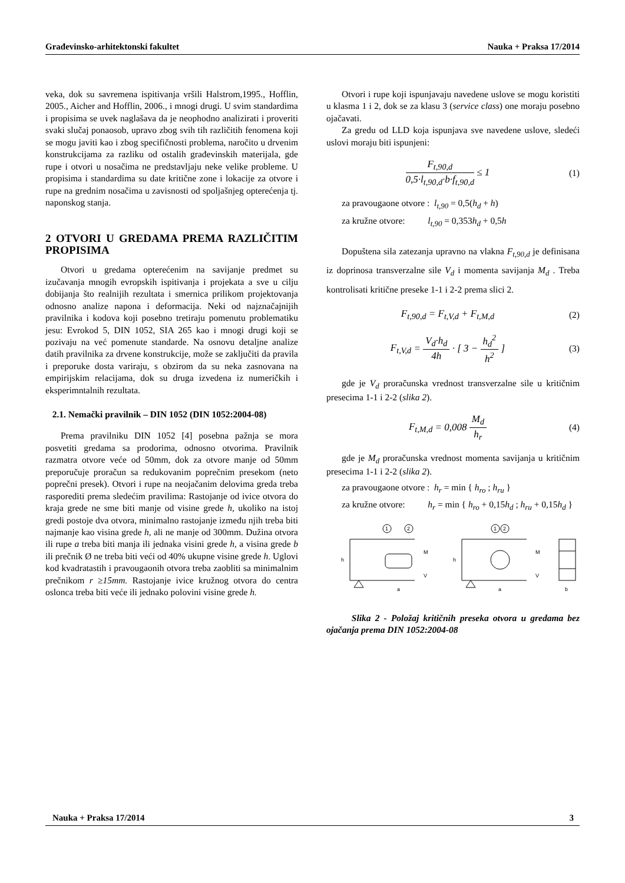Građevinsko-arhitektonski fakultet Nauka + Praksa 17/2014
veka, dok su savremena ispitivanja vršili Halstrom,1995., Hofflin, 2005., Aicher and Hofflin, 2006., i mnogi drugi. U svim standardima i propisima se uvek naglašava da je neophodno analizirati i proveriti svaki slučaj ponaosob, upravo zbog svih tih različitih fenomena koji se mogu javiti kao i zbog specifičnosti problema, naročito u drvenim konstrukcijama za razliku od ostalih građevinskih materijala, gde rupe i otvori u nosačima ne predstavljaju neke velike probleme. U propisima i standardima su date kritične zone i lokacije za otvore i rupe na grednim nosačima u zavisnosti od spoljašnjeg opterećenja tj. naponskog stanja.
2 OTVORI U GREDAMA PREMA RAZLIČITIM PROPISIMA
Otvori u gredama opterećenim na savijanje predmet su izučavanja mnogih evropskih ispitivanja i projekata a sve u cilju dobijanja što realnijih rezultata i smernica prilikom projektovanja odnosno analize napona i deformacija. Neki od najznačajnijih pravilnika i kodova koji posebno tretiraju pomenutu problematiku jesu: Evrokod 5, DIN 1052, SIA 265 kao i mnogi drugi koji se pozivaju na već pomenute standarde. Na osnovu detaljne analize datih pravilnika za drvene konstrukcije, može se zaključiti da pravila i preporuke dosta variraju, s obzirom da su neka zasnovana na empirijskim relacijama, dok su druga izvedena iz numeričkih i eksperimntalnih rezultata.
2.1. Nemački pravilnik – DIN 1052 (DIN 1052:2004-08)
Prema pravilniku DIN 1052 [4] posebna pažnja se mora posvetiti gredama sa prodorima, odnosno otvorima. Pravilnik razmatra otvore veće od 50mm, dok za otvore manje od 50mm preporučuje proračun sa redukovanim poprečnim presekom (neto poprečni presek). Otvori i rupe na neojačanim delovima greda treba rasporediti prema sledećim pravilima: Rastojanje od ivice otvora do kraja grede ne sme biti manje od visine grede h, ukoliko na istoj gredi postoje dva otvora, minimalno rastojanje između njih treba biti najmanje kao visina grede h, ali ne manje od 300mm. Dužina otvora ili rupe a treba biti manja ili jednaka visini grede h, a visina grede b ili prečnik Ø ne treba biti veći od 40% ukupne visine grede h. Uglovi kod kvadratastih i pravougaonih otvora treba zaobliti sa minimalnim prečnikom r ≥15mm. Rastojanje ivice kružnog otvora do centra oslonca treba biti veće ili jednako polovini visine grede h.
Otvori i rupe koji ispunjavaju navedene uslove se mogu koristiti u klasma 1 i 2, dok se za klasu 3 (service class) one moraju posebno ojačavati.
Za gredu od LLD koja ispunjava sve navedene uslove, sledeći uslovi moraju biti ispunjeni:
F<sub>t,90,d</sub> 0,5·l<sub>t,90,d</sub>·b·f<sub>t,90,d</sub> ≤ 1 (1)
za pravougaone otvore : l<sub>t,90</sub> = 0,5(h<sub>d</sub> + h)
za kružne otvore: l<sub>t,90</sub> = 0,353h<sub>d</sub> + 0,5h
Dopuštena sila zatezanja upravno na vlakna F<sub>t,90,d</sub> je definisana iz doprinosa transverzalne sile V<sub>d</sub> i momenta savijanja M<sub>d</sub> . Treba kontrolisati kritične preseke 1-1 i 2-2 prema slici 2.
F<sub>t,90,d</sub> = F<sub>t,V,d</sub> + F<sub>t,M,d</sub> (2)
F<sub>t,V,d</sub> = V<sub>d</sub>·h<sub>d</sub> 4h · [ 3 − h<sub>d</sub><sup>2</sup> h<sup>2</sup> ] (3)
gde je V<sub>d</sub> proračunska vrednost transverzalne sile u kritičnim presecima 1-1 i 2-2 (slika 2).
F<sub>t,M,d</sub> = 0,008 M<sub>d</sub> h<sub>r</sub> (4)
gde je M<sub>d</sub> proračunska vrednost momenta savijanja u kritičnim presecima 1-1 i 2-2 (slika 2).
za pravougaone otvore : h<sub>r</sub> = min { h<sub>ro</sub> ; h<sub>ru</sub> }
za kružne otvore: h<sub>r</sub> = min { h<sub>ro</sub> + 0,15h<sub>d</sub> ; h<sub>ru</sub> + 0,15h<sub>d</sub> }
1
2
1
2
h
h
M
M
V
V
a
a
b
Slika 2 - Položaj kritičnih preseka otvora u gredama bez ojačanja prema DIN 1052:2004-08
Nauka + Praksa 17/2014 3